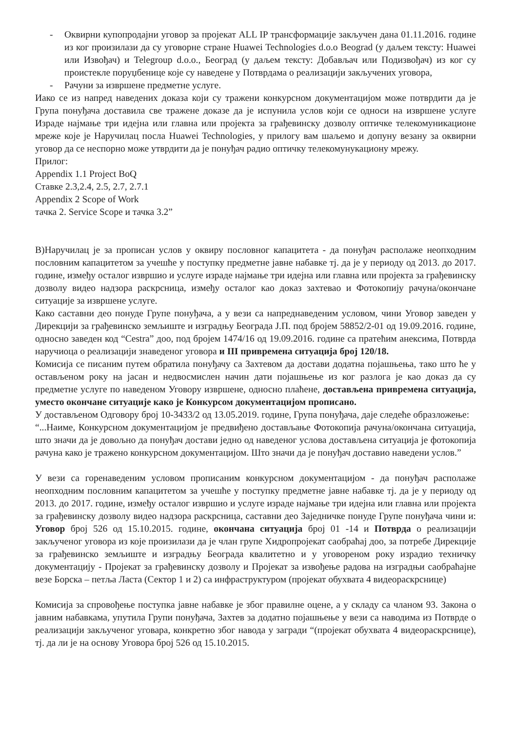- Оквирни купопродајни уговор за пројекат ALL IP трансформације закључен дана 01.11.2016. године из ког произилази да су уговорне стране Huawei Technologies d.o.o Beograd (у даљем тексту: Huawei или Извођач) и Telegroup d.o.o., Београд (у даљем тексту: Добављач или Подизвођач) из ког су проистекле поруџбенице које су наведене у Потврдама о реализацији закључених уговора,
- Рачуни за извршене предметне услуге.
Иако се из напред наведених доказа који су тражени конкурсном документацијом може потврдити да је Група понуђача доставила све тражене доказе да је испунила услов који се односи на извршене услуге Израде најмање три идејна или главна или пројекта за грађевинску дозволу оптичке телекомуникационе мреже које је Наручилац посла Huawei Technologies, у прилогу вам шаљемо и допуну везану за оквирни уговор да се неспорно може утврдити да је понуђач радио оптичку телекомунукациону мрежу.
Прилог:
Appendix 1.1 Project BoQ
Ставке 2.3,2.4, 2.5, 2.7, 2.7.1
Appendix 2 Scope of Work
тачка 2. Service Scope и тачка 3.2”
В)Наручилац је за прописан услов у оквиру пословног капацитета - да понуђач располаже неопходним пословним капацитетом за учешће у поступку предметне јавне набавке тј. да је у периоду од 2013. до 2017. године, између осталог извршио и услуге израде најмање три идејна или главна или пројекта за грађевинску дозволу видео надзора раскрсница, између осталог као доказ захтевао и Фотокопију рачуна/окончане ситуације за извршене услуге.
Како саставни део понуде Групе понуђача, а у вези са напреднаведеним условом, чини Уговор заведен у Дирекцији за грађевинско земљиште и изградњу Београда Ј.П. под бројем 58852/2-01 од 19.09.2016. године, односно заведен код “Cestra” доо, под бројем 1474/16 од 19.09.2016. године са пратећим анексима, Потврда наручиоца о реализацији знаведеног уговора и III привремена ситуација број 120/18.
Комисија се писаним путем обратила понуђачу са Захтевом да достави додатна појашњења, тако што ће у остављеном року на јасан и недвосмислен начин дати појашњење из ког разлога је као доказ да су предметне услуге по наведеном Уговору извршене, односно плаћене, достављена привремена ситуација, уместо окончане ситуације како је Конкурсом документацијом прописано.
У достављеном Одговору број 10-3433/2 од 13.05.2019. године, Група понуђача, даје следеће образложење:
“...Наиме, Конкурсном документацијом је предвиђено достављање Фотокопија рачуна/окончана ситуација, што значи да је довољно да понуђач достави једно од наведеног услова достављена ситуација је фотокопија рачуна како је тражено конкурсном документацијом. Што значи да је понуђач доставио наведени услов.”
У вези са горенаведеним условом прописаним конкурсном документацијом - да понуђач располаже неопходним пословним капацитетом за учешће у поступку предметне јавне набавке тј. да је у периоду од 2013. до 2017. године, између осталог извршио и услуге израде најмање три идејна или главна или пројекта за грађевинску дозволу видео надзора раскрсница, саставни део Заједничке понуде Групе понуђача чини и: Уговор број 526 од 15.10.2015. године, окончана ситуација број 01 -14 и Потврда о реализацији закљученог уговора из које произилази да је члан групе Хидропројекат саобраћај доо, за потребе Дирекције за грађевинско земљиште и изградњу Београда квалитетно и у уговореном року израдио техничку документацију - Пројекат за грађевинску дозволу и Пројекат за извођење радова на изградњи саобраћајне везе Борска – петља Ласта (Сектор 1 и 2) са инфраструктуром (пројекат обухвата 4 видеораскрснице)
Комисија за спровођење поступка јавне набавке је због правилне оцене, а у складу са чланом 93. Закона о јавним набавкама, упутила Групи понуђача, Захтев за додатно појашњење у вези са наводима из Потврде о реализацији закљученог уговара, конкретно због навода у загради “(пројекат обухвата 4 видеораскрснице), тј. да ли је на основу Уговора број 526 од 15.10.2015.